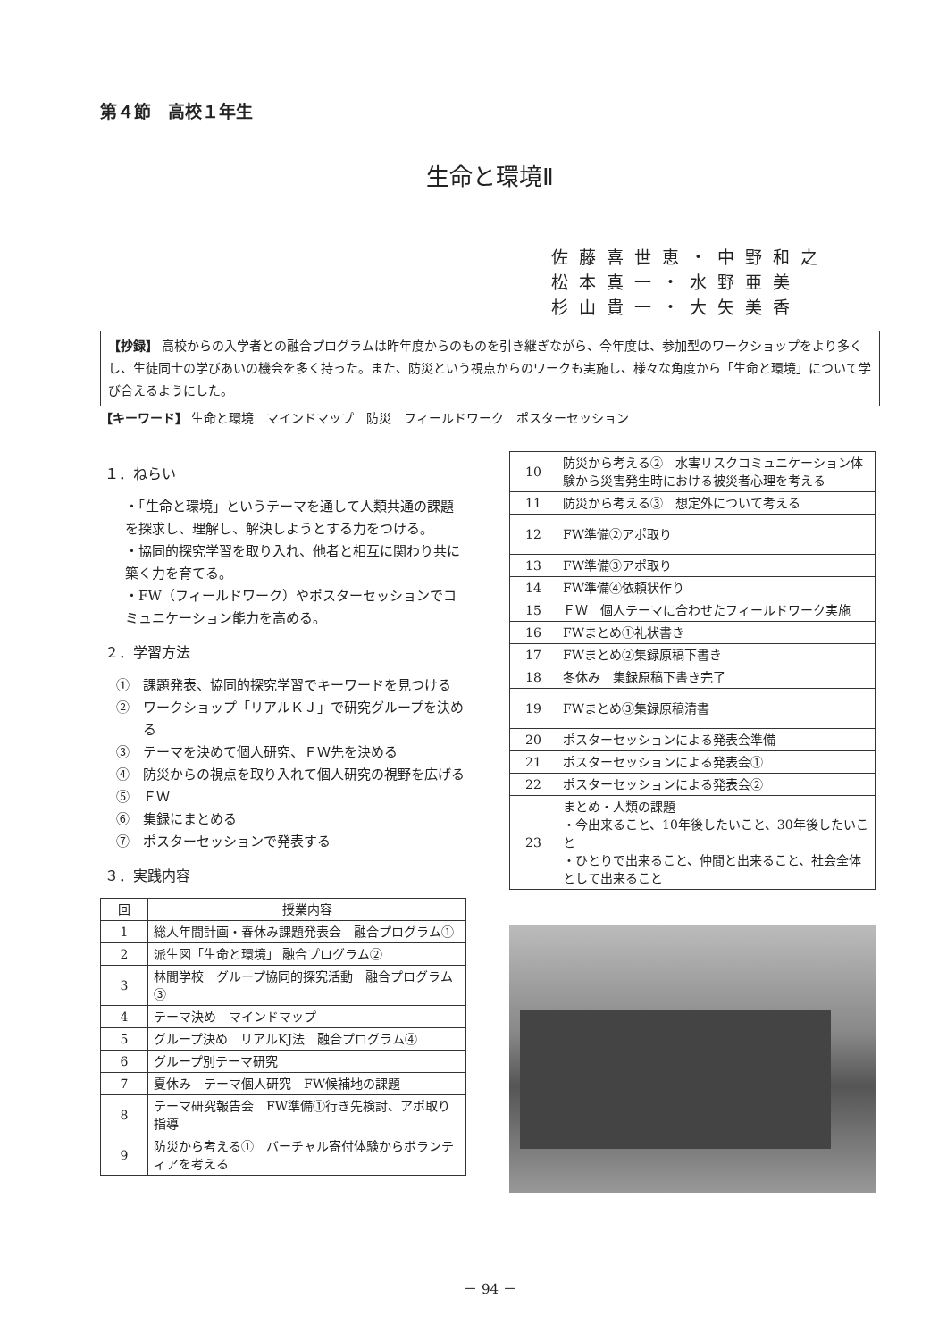第４節　高校１年生
生命と環境Ⅱ
佐藤喜世恵・中野和之
松本真一・水野亜美
杉山貴一・大矢美香
【抄録】 高校からの入学者との融合プログラムは昨年度からのものを引き継ぎながら、今年度は、参加型のワークショップをより多くし、生徒同士の学びあいの機会を多く持った。また、防災という視点からのワークも実施し、様々な角度から「生命と環境」について学び合えるようにした。
【キーワード】 生命と環境　マインドマップ　防災　フィールドワーク　ポスターセッション
１．ねらい
・「生命と環境」というテーマを通して人類共通の課題を探求し、理解し、解決しようとする力をつける。
・協同的探究学習を取り入れ、他者と相互に関わり共に築く力を育てる。
・FW（フィールドワーク）やポスターセッションでコミュニケーション能力を高める。
２．学習方法
①　課題発表、協同的探究学習でキーワードを見つける
②　ワークショップ「リアルＫＪ」で研究グループを決める
③　テーマを決めて個人研究、ＦＷ先を決める
④　防災からの視点を取り入れて個人研究の視野を広げる
⑤　ＦＷ
⑥　集録にまとめる
⑦　ポスターセッションで発表する
３．実践内容
| 回 | 授業内容 |
| --- | --- |
| 1 | 総人年間計画・春休み課題発表会 融合プログラム① |
| 2 | 派生図「生命と環境」 融合プログラム② |
| 3 | 林間学校 グループ協同的探究活動 融合プログラム③ |
| 4 | テーマ決め マインドマップ |
| 5 | グループ決め リアルKJ法 融合プログラム④ |
| 6 | グループ別テーマ研究 |
| 7 | 夏休み テーマ個人研究 FW候補地の課題 |
| 8 | テーマ研究報告会 FW準備①行き先検討、アポ取り指導 |
| 9 | 防災から考える① バーチャル寄付体験からボランティアを考える |
| 10 | 防災から考える② 水害リスクコミュニケーション体験から災害発生時における被災者心理を考える |
| 11 | 防災から考える③ 想定外について考える |
| 12 | FW準備②アポ取り |
| 13 | FW準備③アポ取り |
| 14 | FW準備④依頼状作り |
| 15 | ＦＷ 個人テーマに合わせたフィールドワーク実施 |
| 16 | FWまとめ①礼状書き |
| 17 | FWまとめ②集録原稿下書き |
| 18 | 冬休み 集録原稿下書き完了 |
| 19 | FWまとめ③集録原稿清書 |
| 20 | ポスターセッションによる発表会準備 |
| 21 | ポスターセッションによる発表会① |
| 22 | ポスターセッションによる発表会② |
| 23 | まとめ・人類の課題 ・今出来ること、10年後したいこと、30年後したいこと ・ひとりで出来ること、仲間と出来ること、社会全体として出来ること |
－ 94 －